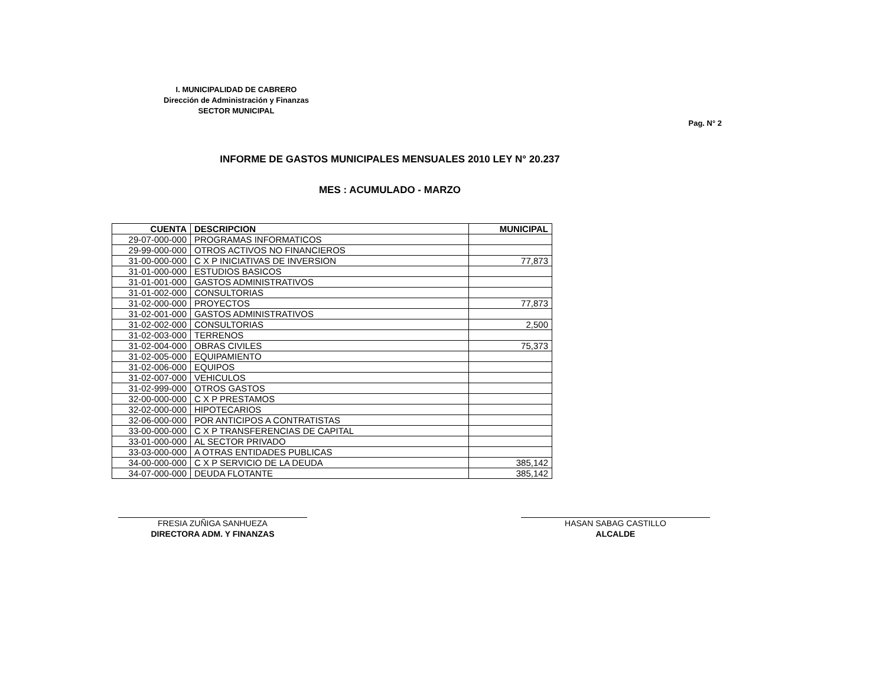I. MUNICIPALIDAD DE CABRERO
Dirección de Administración y Finanzas
SECTOR MUNICIPAL
Pag. N° 2
INFORME DE GASTOS MUNICIPALES MENSUALES 2010 LEY N° 20.237
MES : ACUMULADO - MARZO
| CUENTA | DESCRIPCION | MUNICIPAL |
| --- | --- | --- |
| 29-07-000-000 | PROGRAMAS INFORMATICOS | |
| 29-99-000-000 | OTROS ACTIVOS NO FINANCIEROS | |
| 31-00-000-000 | C X P INICIATIVAS DE INVERSION | 77,873 |
| 31-01-000-000 | ESTUDIOS BASICOS | |
| 31-01-001-000 | GASTOS ADMINISTRATIVOS | |
| 31-01-002-000 | CONSULTORIAS | |
| 31-02-000-000 | PROYECTOS | 77,873 |
| 31-02-001-000 | GASTOS ADMINISTRATIVOS | |
| 31-02-002-000 | CONSULTORIAS | 2,500 |
| 31-02-003-000 | TERRENOS | |
| 31-02-004-000 | OBRAS CIVILES | 75,373 |
| 31-02-005-000 | EQUIPAMIENTO | |
| 31-02-006-000 | EQUIPOS | |
| 31-02-007-000 | VEHICULOS | |
| 31-02-999-000 | OTROS GASTOS | |
| 32-00-000-000 | C X P PRESTAMOS | |
| 32-02-000-000 | HIPOTECARIOS | |
| 32-06-000-000 | POR ANTICIPOS A CONTRATISTAS | |
| 33-00-000-000 | C X P TRANSFERENCIAS DE CAPITAL | |
| 33-01-000-000 | AL SECTOR PRIVADO | |
| 33-03-000-000 | A OTRAS ENTIDADES PUBLICAS | |
| 34-00-000-000 | C X P SERVICIO DE LA DEUDA | 385,142 |
| 34-07-000-000 | DEUDA FLOTANTE | 385,142 |
FRESIA ZUÑIGA SANHUEZA
DIRECTORA ADM. Y FINANZAS
HASAN SABAG CASTILLO
ALCALDE